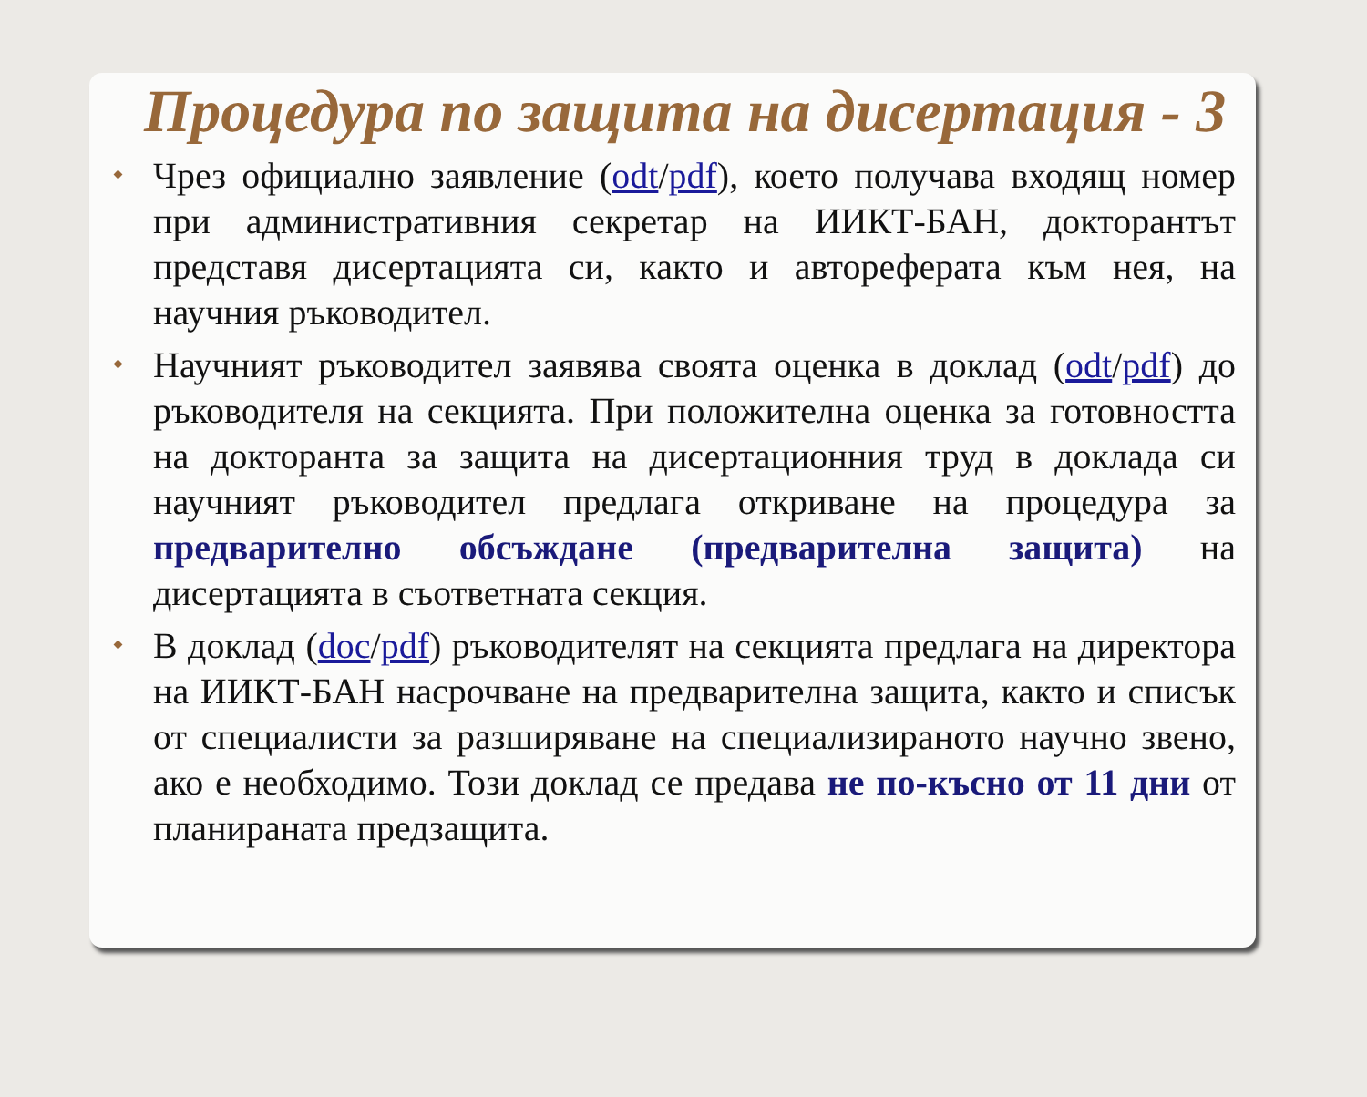Процедура по защита на дисертация - 3
Чрез официално заявление (odt/pdf), което получава входящ номер при административния секретар на ИИКТ-БАН, докторантът представя дисертацията си, както и автореферата към нея, на научния ръководител.
Научният ръководител заявява своята оценка в доклад (odt/pdf) до ръководителя на секцията. При положителна оценка за готовността на докторанта за защита на дисертационния труд в доклада си научният ръководител предлага откриване на процедура за предварително обсъждане (предварителна защита) на дисертацията в съответната секция.
В доклад (doc/pdf) ръководителят на секцията предлага на директора на ИИКТ-БАН насрочване на предварителна защита, както и списък от специалисти за разширяване на специализираното научно звено, ако е необходимо. Този доклад се предава не по-късно от 11 дни от планираната предзащита.